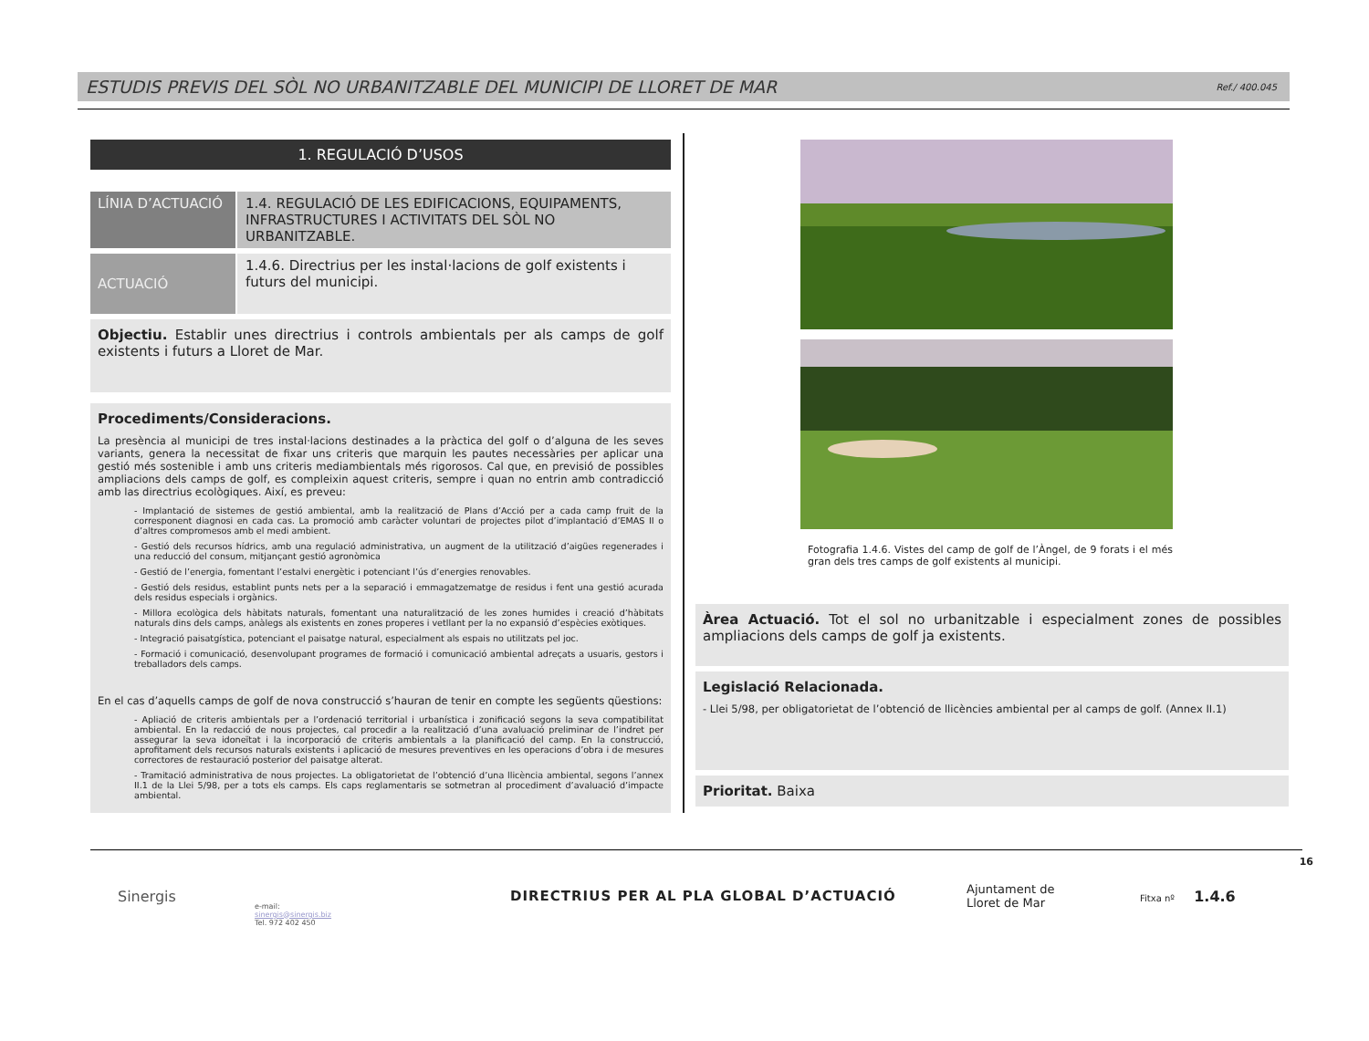ESTUDIS PREVIS DEL SÒL NO URBANITZABLE DEL MUNICIPI DE LLORET DE MAR
Ref./ 400.045
1. REGULACIÓ D’USOS
LÍNIA D’ACTUACIÓ 1.4. REGULACIÓ DE LES EDIFICACIONS, EQUIPAMENTS, INFRASTRUCTURES I ACTIVITATS DEL SÒL NO URBANITZABLE.
ACTUACIÓ
1.4.6. Directrius per les instal·lacions de golf existents i futurs del municipi.
Objectiu. Establir unes directrius i controls ambientals per als camps de golf existents i futurs a Lloret de Mar.
Procediments/Consideracions.
La presència al municipi de tres instal·lacions destinades a la pràctica del golf o d’alguna de les seves variants, genera la necessitat de fixar uns criteris que marquin les pautes necessàries per aplicar una gestió més sostenible i amb uns criteris mediambientals més rigorosos. Cal que, en previsió de possibles ampliacions dels camps de golf, es compleixin aquest criteris, sempre i quan no entrin amb contradicció amb las directrius ecològiques. Així, es preveu:
- Implantació de sistemes de gestió ambiental, amb la realització de Plans d’Acció per a cada camp fruit de la corresponent diagnosi en cada cas. La promoció amb caràcter voluntari de projectes pilot d’implantació d’EMAS II o d’altres compromesos amb el medi ambient.
- Gestió dels recursos hídrics, amb una regulació administrativa, un augment de la utilització d’aigües regenerades i una reducció del consum, mitjançant gestió agronòmica
- Gestió de l’energia, fomentant l’estalvi energètic i potenciant l’ús d’energies renovables.
- Gestió dels residus, establint punts nets per a la separació i emmagatzematge de residus i fent una gestió acurada dels residus especials i orgànics.
- Millora ecològica dels hàbitats naturals, fomentant una naturalització de les zones humides i creació d’hàbitats naturals dins dels camps, anàlegs als existents en zones properes i vetllant per la no expansió d’espècies exòtiques.
- Integració paisatgística, potenciant el paisatge natural, especialment als espais no utilitzats pel joc.
- Formació i comunicació, desenvolupant programes de formació i comunicació ambiental adreçats a usuaris, gestors i treballadors dels camps.
En el cas d’aquells camps de golf de nova construcció s’hauran de tenir en compte les següents qüestions:
- Apliació de criteris ambientals per a l’ordenació territorial i urbanística i zonificació segons la seva compatibilitat ambiental. En la redacció de nous projectes, cal procedir a la realització d’una avaluació preliminar de l’indret per assegurar la seva idoneïtat i la incorporació de criteris ambientals a la planificació del camp. En la construcció, aprofitament dels recursos naturals existents i aplicació de mesures preventives en les operacions d’obra i de mesures correctores de restauració posterior del paisatge alterat.
- Tramitació administrativa de nous projectes. La obligatorietat de l’obtenció d’una llicència ambiental, segons l’annex II.1 de la Llei 5/98, per a tots els camps. Els caps reglamentaris se sotmetran al procediment d’avaluació d’impacte ambiental.
Fotografia 1.4.6. Vistes del camp de golf de l’Àngel, de 9 forats i el més gran dels tres camps de golf existents al municipi.
Àrea Actuació. Tot el sol no urbanitzable i especialment zones de possibles ampliacions dels camps de golf ja existents.
Legislació Relacionada.
- Llei 5/98, per obligatorietat de l’obtenció de llicències ambiental per al camps de golf. (Annex II.1)
Prioritat. Baixa
Sinergis
e-mail:
sinergis@sinergis.biz
Tel. 972 402 450
DIRECTRIUS PER AL PLA GLOBAL D’ACTUACIÓ
Ajuntament de
Lloret de Mar
Fitxa nº 1.4.6
16